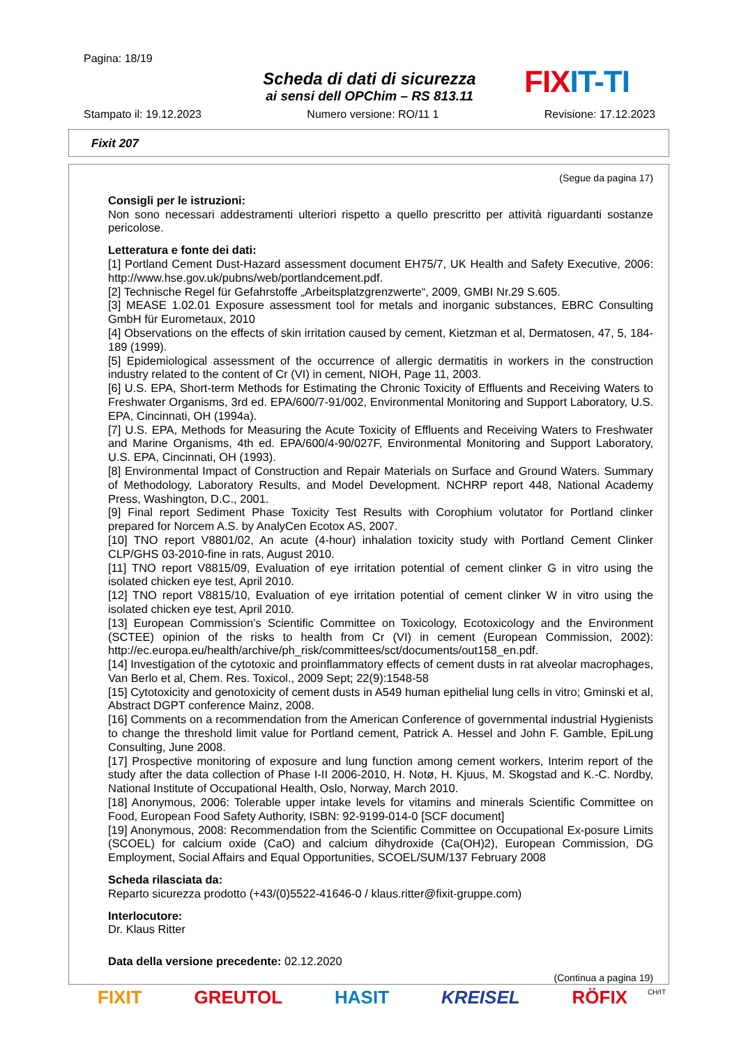Pagina: 18/19
Scheda di dati di sicurezza
ai sensi dell OPChim – RS 813.11
FIXIT-TI
Stampato il: 19.12.2023 Numero versione: RO/11 1 Revisione: 17.12.2023
Fixit 207
(Segue da pagina 17)
Consigli per le istruzioni:
Non sono necessari addestramenti ulteriori rispetto a quello prescritto per attività riguardanti sostanze pericolose.
Letteratura e fonte dei dati:
[1] Portland Cement Dust-Hazard assessment document EH75/7, UK Health and Safety Executive, 2006: http://www.hse.gov.uk/pubns/web/portlandcement.pdf.
[2] Technische Regel für Gefahrstoffe „Arbeitsplatzgrenzwerte“, 2009, GMBI Nr.29 S.605.
[3] MEASE 1.02.01 Exposure assessment tool for metals and inorganic substances, EBRC Consulting GmbH für Eurometaux, 2010
[4] Observations on the effects of skin irritation caused by cement, Kietzman et al, Dermatosen, 47, 5, 184-189 (1999).
[5] Epidemiological assessment of the occurrence of allergic dermatitis in workers in the construction industry related to the content of Cr (VI) in cement, NIOH, Page 11, 2003.
[6] U.S. EPA, Short-term Methods for Estimating the Chronic Toxicity of Effluents and Receiving Waters to Freshwater Organisms, 3rd ed. EPA/600/7-91/002, Environmental Monitoring and Support Laboratory, U.S. EPA, Cincinnati, OH (1994a).
[7] U.S. EPA, Methods for Measuring the Acute Toxicity of Effluents and Receiving Waters to Freshwater and Marine Organisms, 4th ed. EPA/600/4-90/027F, Environmental Monitoring and Support Laboratory, U.S. EPA, Cincinnati, OH (1993).
[8] Environmental Impact of Construction and Repair Materials on Surface and Ground Waters. Summary of Methodology, Laboratory Results, and Model Development. NCHRP report 448, National Academy Press, Washington, D.C., 2001.
[9] Final report Sediment Phase Toxicity Test Results with Corophium volutator for Portland clinker prepared for Norcem A.S. by AnalyCen Ecotox AS, 2007.
[10] TNO report V8801/02, An acute (4-hour) inhalation toxicity study with Portland Cement Clinker CLP/GHS 03-2010-fine in rats, August 2010.
[11] TNO report V8815/09, Evaluation of eye irritation potential of cement clinker G in vitro using the isolated chicken eye test, April 2010.
[12] TNO report V8815/10, Evaluation of eye irritation potential of cement clinker W in vitro using the isolated chicken eye test, April 2010.
[13] European Commission’s Scientific Committee on Toxicology, Ecotoxicology and the Environment (SCTEE) opinion of the risks to health from Cr (VI) in cement (European Commission, 2002): http://ec.europa.eu/health/archive/ph_risk/committees/sct/documents/out158_en.pdf.
[14] Investigation of the cytotoxic and proinflammatory effects of cement dusts in rat alveolar macrophages, Van Berlo et al, Chem. Res. Toxicol., 2009 Sept; 22(9):1548-58
[15] Cytotoxicity and genotoxicity of cement dusts in A549 human epithelial lung cells in vitro; Gminski et al, Abstract DGPT conference Mainz, 2008.
[16] Comments on a recommendation from the American Conference of governmental industrial Hygienists to change the threshold limit value for Portland cement, Patrick A. Hessel and John F. Gamble, EpiLung Consulting, June 2008.
[17] Prospective monitoring of exposure and lung function among cement workers, Interim report of the study after the data collection of Phase I-II 2006-2010, H. Notø, H. Kjuus, M. Skogstad and K.-C. Nordby, National Institute of Occupational Health, Oslo, Norway, March 2010.
[18] Anonymous, 2006: Tolerable upper intake levels for vitamins and minerals Scientific Committee on Food, European Food Safety Authority, ISBN: 92-9199-014-0 [SCF document]
[19] Anonymous, 2008: Recommendation from the Scientific Committee on Occupational Ex-posure Limits (SCOEL) for calcium oxide (CaO) and calcium dihydroxide (Ca(OH)2), European Commission, DG Employment, Social Affairs and Equal Opportunities, SCOEL/SUM/137 February 2008
Scheda rilasciata da:
Reparto sicurezza prodotto (+43/(0)5522-41646-0 / klaus.ritter@fixit-gruppe.com)
Interlocutore:
Dr. Klaus Ritter
Data della versione precedente: 02.12.2020
(Continua a pagina 19)
CH/IT
FIXIT GREUTOL HASIT KREISEL RÖFIX